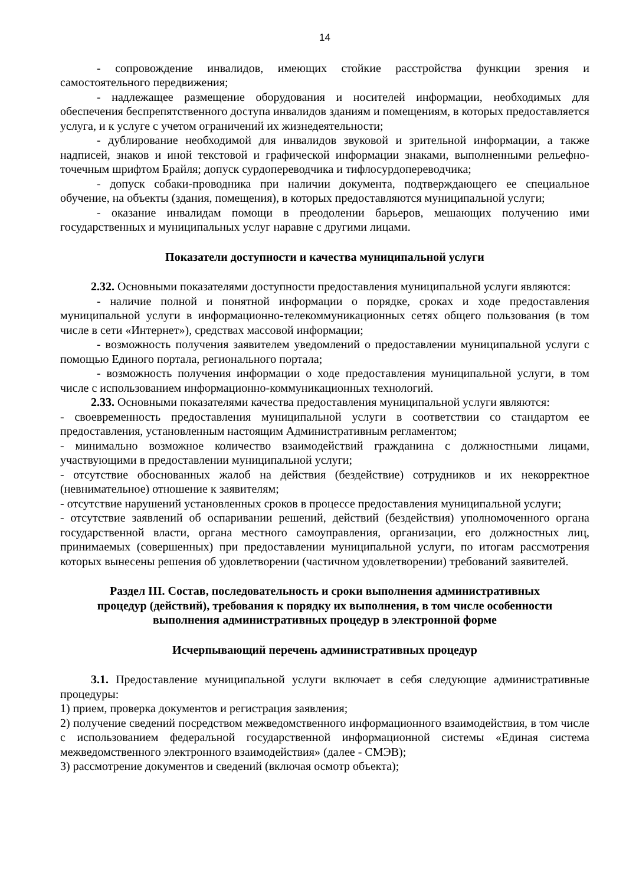14
- сопровождение инвалидов, имеющих стойкие расстройства функции зрения и самостоятельного передвижения;
- надлежащее размещение оборудования и носителей информации, необходимых для обеспечения беспрепятственного доступа инвалидов зданиям и помещениям, в которых предоставляется услуга, и к услуге с учетом ограничений их жизнедеятельности;
- дублирование необходимой для инвалидов звуковой и зрительной информации, а также надписей, знаков и иной текстовой и графической информации знаками, выполненными рельефно-точечным шрифтом Брайля; допуск сурдопереводчика и тифлосурдопереводчика;
- допуск собаки-проводника при наличии документа, подтверждающего ее специальное обучение, на объекты (здания, помещения), в которых предоставляются муниципальной услуги;
- оказание инвалидам помощи в преодолении барьеров, мешающих получению ими государственных и муниципальных услуг наравне с другими лицами.
Показатели доступности и качества муниципальной услуги
2.32. Основными показателями доступности предоставления муниципальной услуги являются:
- наличие полной и понятной информации о порядке, сроках и ходе предоставления муниципальной услуги в информационно-телекоммуникационных сетях общего пользования (в том числе в сети «Интернет»), средствах массовой информации;
- возможность получения заявителем уведомлений о предоставлении муниципальной услуги с помощью Единого портала, регионального портала;
- возможность получения информации о ходе предоставления муниципальной услуги, в том числе с использованием информационно-коммуникационных технологий.
2.33. Основными показателями качества предоставления муниципальной услуги являются:
- своевременность предоставления муниципальной услуги в соответствии со стандартом ее предоставления, установленным настоящим Административным регламентом;
- минимально возможное количество взаимодействий гражданина с должностными лицами, участвующими в предоставлении муниципальной услуги;
- отсутствие обоснованных жалоб на действия (бездействие) сотрудников и их некорректное (невнимательное) отношение к заявителям;
- отсутствие нарушений установленных сроков в процессе предоставления муниципальной услуги;
- отсутствие заявлений об оспаривании решений, действий (бездействия) уполномоченного органа государственной власти, органа местного самоуправления, организации, его должностных лиц, принимаемых (совершенных) при предоставлении муниципальной услуги, по итогам рассмотрения которых вынесены решения об удовлетворении (частичном удовлетворении) требований заявителей.
Раздел III. Состав, последовательность и сроки выполнения административных
процедур (действий), требования к порядку их выполнения, в том числе особенности
выполнения административных процедур в электронной форме
Исчерпывающий перечень административных процедур
3.1. Предоставление муниципальной услуги включает в себя следующие административные процедуры:
1) прием, проверка документов и регистрация заявления;
2) получение сведений посредством межведомственного информационного взаимодействия, в том числе с использованием федеральной государственной информационной системы «Единая система межведомственного электронного взаимодействия» (далее - СМЭВ);
3) рассмотрение документов и сведений (включая осмотр объекта);